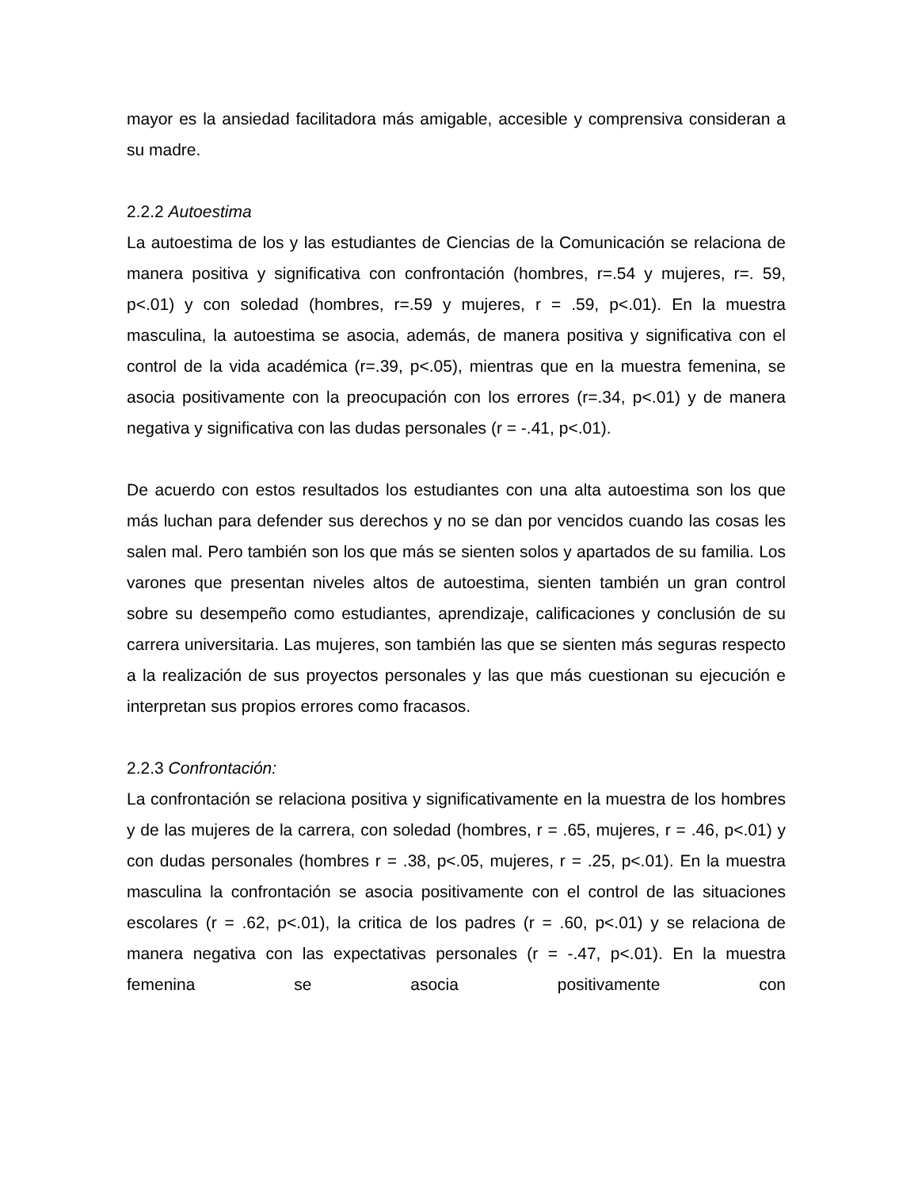mayor es la ansiedad facilitadora más amigable, accesible y comprensiva consideran a su madre.
2.2.2 Autoestima
La autoestima de los y las estudiantes de Ciencias de la Comunicación se relaciona de manera positiva y significativa con confrontación (hombres, r=.54 y mujeres, r=. 59, p<.01) y con soledad (hombres, r=.59 y mujeres, r = .59, p<.01). En la muestra masculina, la autoestima se asocia, además, de manera positiva y significativa con el control de la vida académica (r=.39, p<.05), mientras que en la muestra femenina, se asocia positivamente con la preocupación con los errores (r=.34, p<.01) y de manera negativa y significativa con las dudas personales (r = -.41, p<.01).
De acuerdo con estos resultados los estudiantes con una alta autoestima son los que más luchan para defender sus derechos y no se dan por vencidos cuando las cosas les salen mal. Pero también son los que más se sienten solos y apartados de su familia. Los varones que presentan niveles altos de autoestima, sienten también un gran control sobre su desempeño como estudiantes, aprendizaje, calificaciones y conclusión de su carrera universitaria. Las mujeres, son también las que se sienten más seguras respecto a la realización de sus proyectos personales y las que más cuestionan su ejecución e interpretan sus propios errores como fracasos.
2.2.3 Confrontación:
La confrontación se relaciona positiva y significativamente en la muestra de los hombres y de las mujeres de la carrera, con soledad (hombres, r = .65, mujeres, r = .46, p<.01) y con dudas personales (hombres r = .38, p<.05, mujeres, r = .25, p<.01). En la muestra masculina la confrontación se asocia positivamente con el control de las situaciones escolares (r = .62, p<.01), la critica de los padres (r = .60, p<.01) y se relaciona de manera negativa con las expectativas personales (r = -.47, p<.01). En la muestra femenina se asocia positivamente con